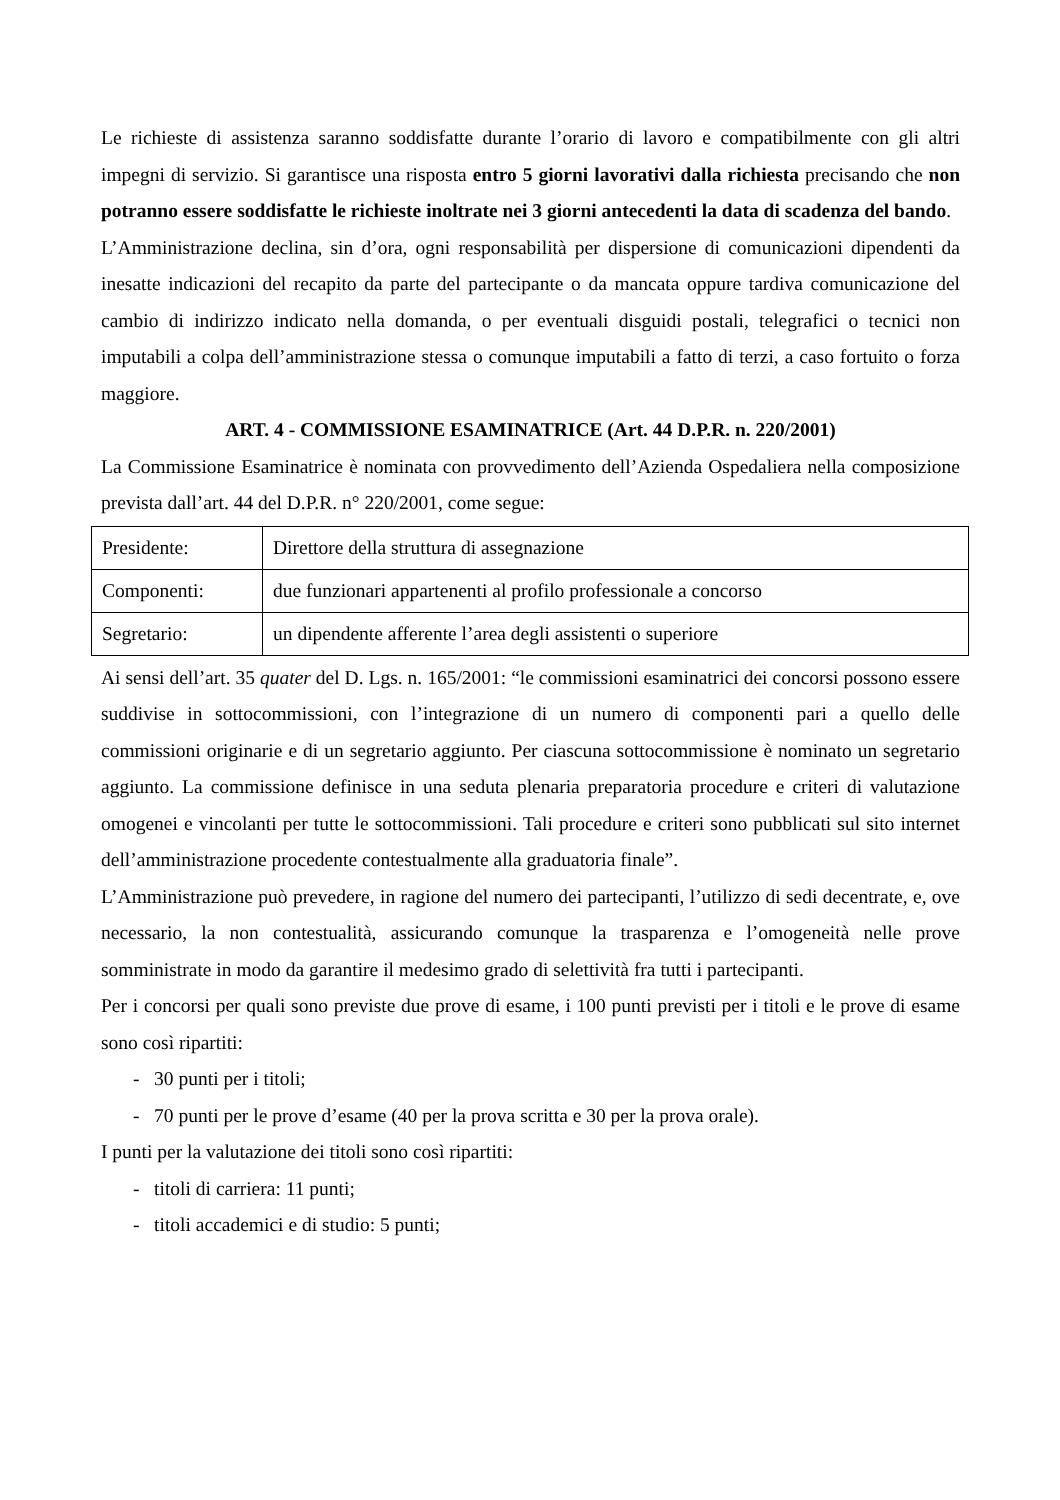Le richieste di assistenza saranno soddisfatte durante l’orario di lavoro e compatibilmente con gli altri impegni di servizio. Si garantisce una risposta entro 5 giorni lavorativi dalla richiesta precisando che non potranno essere soddisfatte le richieste inoltrate nei 3 giorni antecedenti la data di scadenza del bando.
L’Amministrazione declina, sin d’ora, ogni responsabilità per dispersione di comunicazioni dipendenti da inesatte indicazioni del recapito da parte del partecipante o da mancata oppure tardiva comunicazione del cambio di indirizzo indicato nella domanda, o per eventuali disguidi postali, telegrafici o tecnici non imputabili a colpa dell’amministrazione stessa o comunque imputabili a fatto di terzi, a caso fortuito o forza maggiore.
ART. 4 - COMMISSIONE ESAMINATRICE (Art. 44 D.P.R. n. 220/2001)
La Commissione Esaminatrice è nominata con provvedimento dell’Azienda Ospedaliera nella composizione prevista dall’art. 44 del D.P.R. n° 220/2001, come segue:
| Presidente: | Direttore della struttura di assegnazione |
| Componenti: | due funzionari appartenenti al profilo professionale a concorso |
| Segretario: | un dipendente afferente l’area degli assistenti o superiore |
Ai sensi dell’art. 35 quater del D. Lgs. n. 165/2001: “le commissioni esaminatrici dei concorsi possono essere suddivise in sottocommissioni, con l’integrazione di un numero di componenti pari a quello delle commissioni originarie e di un segretario aggiunto. Per ciascuna sottocommissione è nominato un segretario aggiunto. La commissione definisce in una seduta plenaria preparatoria procedure e criteri di valutazione omogenei e vincolanti per tutte le sottocommissioni. Tali procedure e criteri sono pubblicati sul sito internet dell’amministrazione procedente contestualmente alla graduatoria finale”.
L’Amministrazione può prevedere, in ragione del numero dei partecipanti, l’utilizzo di sedi decentrate, e, ove necessario, la non contestualità, assicurando comunque la trasparenza e l’omogeneità nelle prove somministrate in modo da garantire il medesimo grado di selettività fra tutti i partecipanti.
Per i concorsi per quali sono previste due prove di esame, i 100 punti previsti per i titoli e le prove di esame sono così ripartiti:
- 30 punti per i titoli;
- 70 punti per le prove d’esame (40 per la prova scritta e 30 per la prova orale).
I punti per la valutazione dei titoli sono così ripartiti:
- titoli di carriera: 11 punti;
- titoli accademici e di studio: 5 punti;